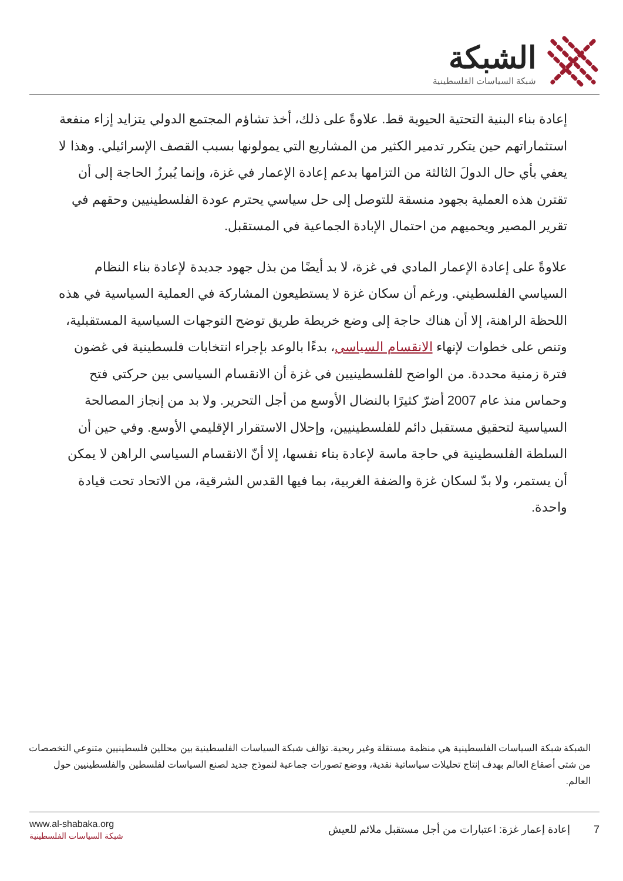الشبكة
شبكة السياسات الفلسطينية
إعادة بناء البنية التحتية الحيوية قط. علاوةً على ذلك، أخذ تشاؤم المجتمع الدولي يتزايد إزاء منفعة استثماراتهم حين يتكرر تدمير الكثير من المشاريع التي يمولونها بسبب القصف الإسرائيلي. وهذا لا يعفي بأي حال الدولَ الثالثة من التزامها بدعم إعادة الإعمار في غزة، وإنما يُبرزُ الحاجة إلى أن تقترن هذه العملية بجهود منسقة للتوصل إلى حل سياسي يحترم عودة الفلسطينيين وحقهم في تقرير المصير ويحميهم من احتمال الإبادة الجماعية في المستقبل.
علاوةً على إعادة الإعمار المادي في غزة، لا بد أيضًا من بذل جهود جديدة لإعادة بناء النظام السياسي الفلسطيني. ورغم أن سكان غزة لا يستطيعون المشاركة في العملية السياسية في هذه اللحظة الراهنة، إلا أن هناك حاجة إلى وضع خريطة طريق توضح التوجهات السياسية المستقبلية، وتنص على خطوات لإنهاء الانقسام السياسي، بدءًا بالوعد بإجراء انتخابات فلسطينية في غضون فترة زمنية محددة. من الواضح للفلسطينيين في غزة أن الانقسام السياسي بين حركتي فتح وحماس منذ عام 2007 أضرّ كثيرًا بالنضال الأوسع من أجل التحرير. ولا بد من إنجاز المصالحة السياسية لتحقيق مستقبل دائم للفلسطينيين، وإحلال الاستقرار الإقليمي الأوسع. وفي حين أن السلطة الفلسطينية في حاجة ماسة لإعادة بناء نفسها، إلا أنّ الانقسام السياسي الراهن لا يمكن أن يستمر، ولا بدّ لسكان غزة والضفة الغربية، بما فيها القدس الشرقية، من الاتحاد تحت قيادة واحدة.
الشبكة شبكة السياسات الفلسطينية هي منظمة مستقلة وغير ربحية. تؤالف شبكة السياسات الفلسطينية بين محللين فلسطينيين متنوعي التخصصات من شتى أصقاع العالم بهدف إنتاج تحليلات سياساتية نقدية، ووضع تصورات جماعية لنموذج جديد لصنع السياسات لفلسطين والفلسطينيين حول العالم.
www.al-shabaka.org
شبكة السياسات الفلسطينية
7 إعادة إعمار غزة: اعتبارات من أجل مستقبل ملائم للعيش